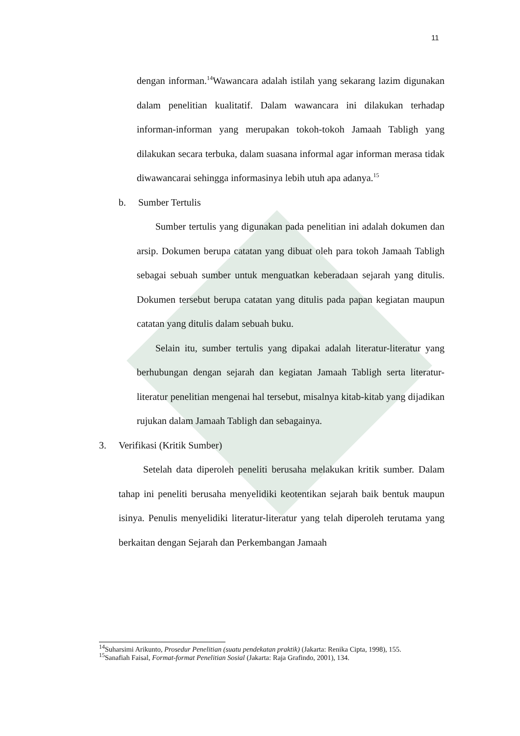11
dengan informan.<sup>14</sup>Wawancara adalah istilah yang sekarang lazim digunakan dalam penelitian kualitatif. Dalam wawancara ini dilakukan terhadap informan-informan yang merupakan tokoh-tokoh Jamaah Tabligh yang dilakukan secara terbuka, dalam suasana informal agar informan merasa tidak diwawancarai sehingga informasinya lebih utuh apa adanya.<sup>15</sup>
b. Sumber Tertulis
Sumber tertulis yang digunakan pada penelitian ini adalah dokumen dan arsip. Dokumen berupa catatan yang dibuat oleh para tokoh Jamaah Tabligh sebagai sebuah sumber untuk menguatkan keberadaan sejarah yang ditulis. Dokumen tersebut berupa catatan yang ditulis pada papan kegiatan maupun catatan yang ditulis dalam sebuah buku.
Selain itu, sumber tertulis yang dipakai adalah literatur-literatur yang berhubungan dengan sejarah dan kegiatan Jamaah Tabligh serta literatur-literatur penelitian mengenai hal tersebut, misalnya kitab-kitab yang dijadikan rujukan dalam Jamaah Tabligh dan sebagainya.
3. Verifikasi (Kritik Sumber)
Setelah data diperoleh peneliti berusaha melakukan kritik sumber. Dalam tahap ini peneliti berusaha menyelidiki keotentikan sejarah baik bentuk maupun isinya. Penulis menyelidiki literatur-literatur yang telah diperoleh terutama yang berkaitan dengan Sejarah dan Perkembangan Jamaah
<sup>14</sup> Suharsimi Arikunto, Prosedur Penelitian (suatu pendekatan praktik) (Jakarta: Renika Cipta, 1998), 155.
<sup>15</sup> Sanafiah Faisal, Format-format Penelitian Sosial (Jakarta: Raja Grafindo, 2001), 134.